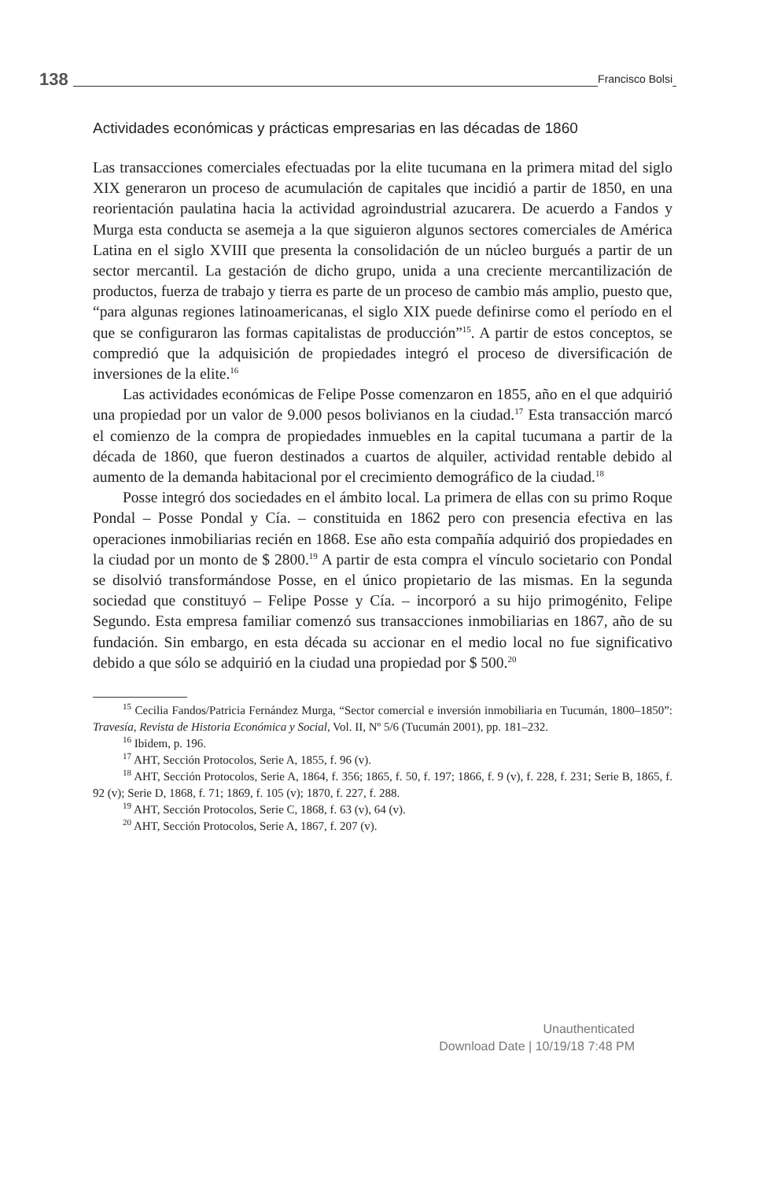138 Francisco Bolsi
Actividades económicas y prácticas empresarias en las décadas de 1860
Las transacciones comerciales efectuadas por la elite tucumana en la primera mitad del siglo XIX generaron un proceso de acumulación de capitales que incidió a partir de 1850, en una reorientación paulatina hacia la actividad agroindustrial azucarera. De acuerdo a Fandos y Murga esta conducta se asemeja a la que siguieron algunos sectores comerciales de América Latina en el siglo XVIII que presenta la consolidación de un núcleo burgués a partir de un sector mercantil. La gestación de dicho grupo, unida a una creciente mercantilización de productos, fuerza de trabajo y tierra es parte de un proceso de cambio más amplio, puesto que, “para algunas regiones latinoamericanas, el siglo XIX puede definirse como el período en el que se configuraron las formas capitalistas de producción”<sup>15</sup>. A partir de estos conceptos, se compredió que la adquisición de propiedades integró el proceso de diversificación de inversiones de la elite.<sup>16</sup>
Las actividades económicas de Felipe Posse comenzaron en 1855, año en el que adquirió una propiedad por un valor de 9.000 pesos bolivianos en la ciudad.<sup>17</sup> Esta transacción marcó el comienzo de la compra de propiedades inmuebles en la capital tucumana a partir de la década de 1860, que fueron destinados a cuartos de alquiler, actividad rentable debido al aumento de la demanda habitacional por el crecimiento demográfico de la ciudad.<sup>18</sup>
Posse integró dos sociedades en el ámbito local. La primera de ellas con su primo Roque Pondal – Posse Pondal y Cía. – constituida en 1862 pero con presencia efectiva en las operaciones inmobiliarias recién en 1868. Ese año esta compañía adquirió dos propiedades en la ciudad por un monto de $ 2800.<sup>19</sup> A partir de esta compra el vínculo societario con Pondal se disolvió transformándose Posse, en el único propietario de las mismas. En la segunda sociedad que constituyó – Felipe Posse y Cía. – incorporó a su hijo primogénito, Felipe Segundo. Esta empresa familiar comenzó sus transacciones inmobiliarias en 1867, año de su fundación. Sin embargo, en esta década su accionar en el medio local no fue significativo debido a que sólo se adquirió en la ciudad una propiedad por $ 500.<sup>20</sup>
<sup>15</sup> Cecilia Fandos/Patricia Fernández Murga, “Sector comercial e inversión inmobiliaria en Tucumán, 1800–1850”: Travesía, Revista de Historia Económica y Social, Vol. II, Nº 5/6 (Tucumán 2001), pp. 181–232.
<sup>16</sup> Ibidem, p. 196.
<sup>17</sup> AHT, Sección Protocolos, Serie A, 1855, f. 96 (v).
<sup>18</sup> AHT, Sección Protocolos, Serie A, 1864, f. 356; 1865, f. 50, f. 197; 1866, f. 9 (v), f. 228, f. 231; Serie B, 1865, f. 92 (v); Serie D, 1868, f. 71; 1869, f. 105 (v); 1870, f. 227, f. 288.
<sup>19</sup> AHT, Sección Protocolos, Serie C, 1868, f. 63 (v), 64 (v).
<sup>20</sup> AHT, Sección Protocolos, Serie A, 1867, f. 207 (v).
Unauthenticated
Download Date | 10/19/18 7:48 PM